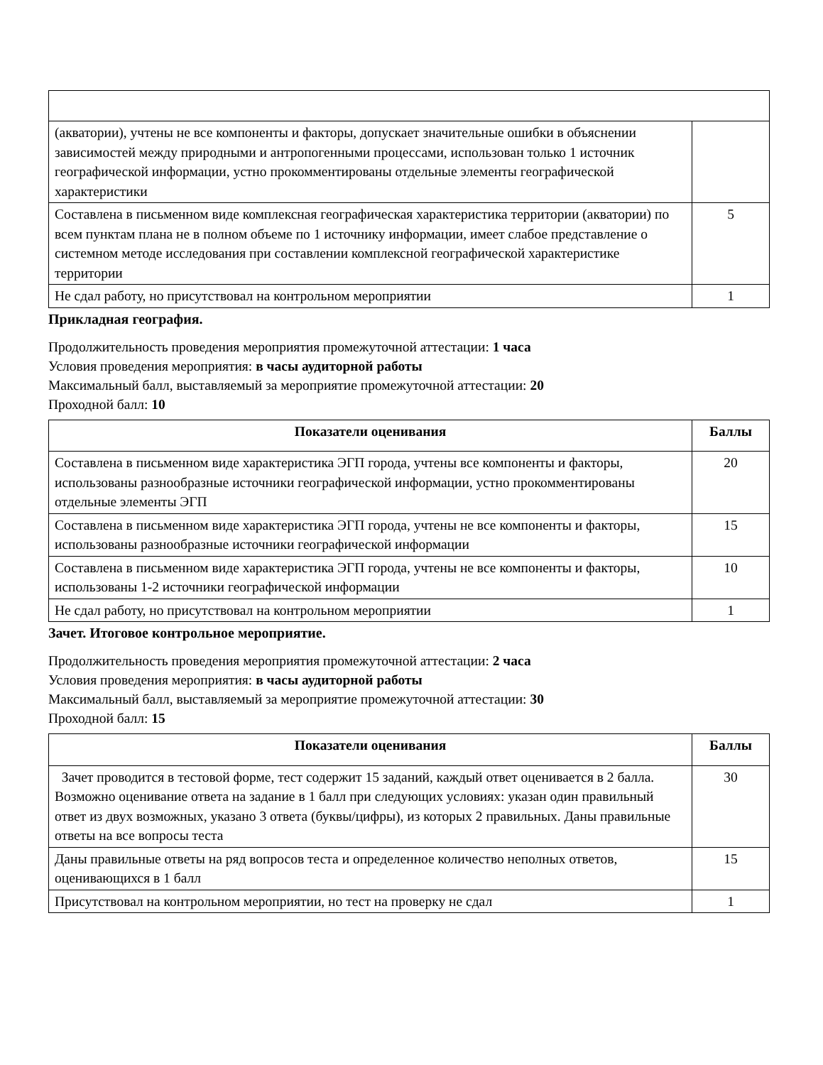| (акватории), учтены не все компоненты и факторы, допускает значительные ошибки в объяснении зависимостей между природными и антропогенными процессами, использован только 1 источник географической информации, устно прокомментированы отдельные элементы географической характеристики | |
| Составлена в письменном виде комплексная географическая характеристика территории (акватории) по всем пунктам плана не в полном объеме по 1 источнику информации, имеет слабое представление о системном методе исследования при составлении комплексной географической характеристике территории | 5 |
| Не сдал работу, но присутствовал на контрольном мероприятии | 1 |
Прикладная география.
Продолжительность проведения мероприятия промежуточной аттестации: 1 часа
Условия проведения мероприятия: в часы аудиторной работы
Максимальный балл, выставляемый за мероприятие промежуточной аттестации: 20
Проходной балл: 10
| Показатели оценивания | Баллы |
| --- | --- |
| Составлена в письменном виде характеристика ЭГП города, учтены все компоненты и факторы, использованы разнообразные источники географической информации, устно прокомментированы отдельные элементы ЭГП | 20 |
| Составлена в письменном виде характеристика ЭГП города, учтены не все компоненты и факторы, использованы разнообразные источники географической информации | 15 |
| Составлена в письменном виде характеристика ЭГП города, учтены не все компоненты и факторы, использованы 1-2 источники географической информации | 10 |
| Не сдал работу, но присутствовал на контрольном мероприятии | 1 |
Зачет. Итоговое контрольное мероприятие.
Продолжительность проведения мероприятия промежуточной аттестации: 2 часа
Условия проведения мероприятия: в часы аудиторной работы
Максимальный балл, выставляемый за мероприятие промежуточной аттестации: 30
Проходной балл: 15
| Показатели оценивания | Баллы |
| --- | --- |
| Зачет проводится в тестовой форме, тест содержит 15 заданий, каждый ответ оценивается в 2 балла. Возможно оценивание ответа на задание в 1 балл при следующих условиях: указан один правильный ответ из двух возможных, указано 3 ответа (буквы/цифры), из которых 2 правильных. Даны правильные ответы на все вопросы теста | 30 |
| Даны правильные ответы на ряд вопросов теста и определенное количество неполных ответов, оценивающихся в 1 балл | 15 |
| Присутствовал на контрольном мероприятии, но тест на проверку не сдал | 1 |